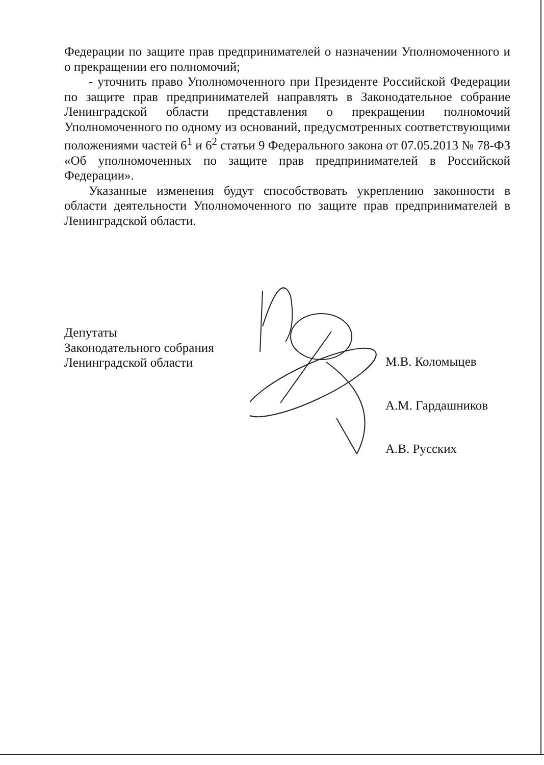Федерации по защите прав предпринимателей о назначении Уполномоченного и о прекращении его полномочий;
- уточнить право Уполномоченного при Президенте Российской Федерации по защите прав предпринимателей направлять в Законодательное собрание Ленинградской области представления о прекращении полномочий Уполномоченного по одному из оснований, предусмотренных соответствующими положениями частей 6<sup>1</sup> и 6<sup>2</sup> статьи 9 Федерального закона от 07.05.2013 № 78-ФЗ «Об уполномоченных по защите прав предпринимателей в Российской Федерации».
Указанные изменения будут способствовать укреплению законности в области деятельности Уполномоченного по защите прав предпринимателей в Ленинградской области.
Депутаты
Законодательного собрания
Ленинградской области
М.В. Коломыцев
А.М. Гардашников
А.В. Русских